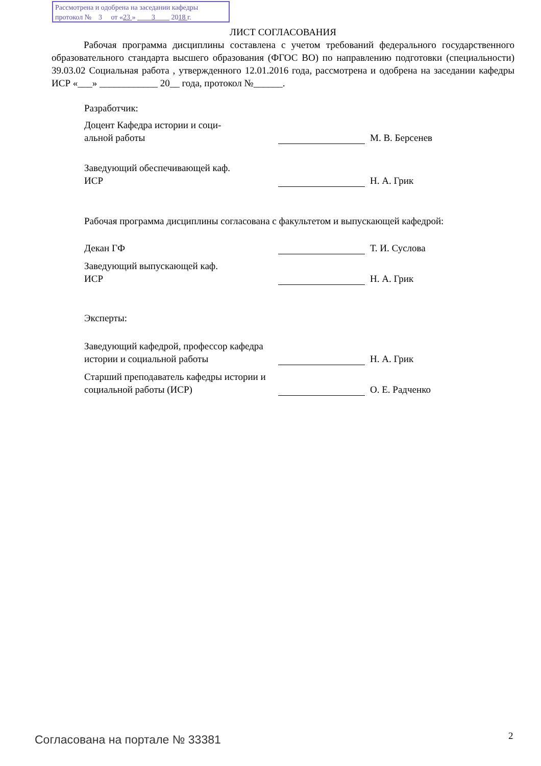Рассмотрена и одобрена на заседании кафедры
протокол № 3 от «23 » 3 2018 г.
ЛИСТ СОГЛАСОВАНИЯ
Рабочая программа дисциплины составлена с учетом требований федерального государственного образовательного стандарта высшего образования (ФГОС ВО) по направлению подготовки (специальности) 39.03.02 Социальная работа , утвержденного 12.01.2016 года, рассмотрена и одобрена на заседании кафедры ИСР «___» ____________ 20__ года, протокол №______.
Разработчик:
Доцент Кафедра истории и соци-
альной работы
М. В. Берсенев
Заведующий обеспечивающей каф.
ИСР
Н. А. Грик
Рабочая программа дисциплины согласована с факультетом и выпускающей кафедрой:
Декан ГФ
Т. И. Суслова
Заведующий выпускающей каф.
ИСР
Н. А. Грик
Эксперты:
Заведующий кафедрой, профессор кафедра истории и социальной работы
Н. А. Грик
Старший преподаватель кафедры истории и социальной работы (ИСР)
О. Е. Радченко
Согласована на портале № 33381 2